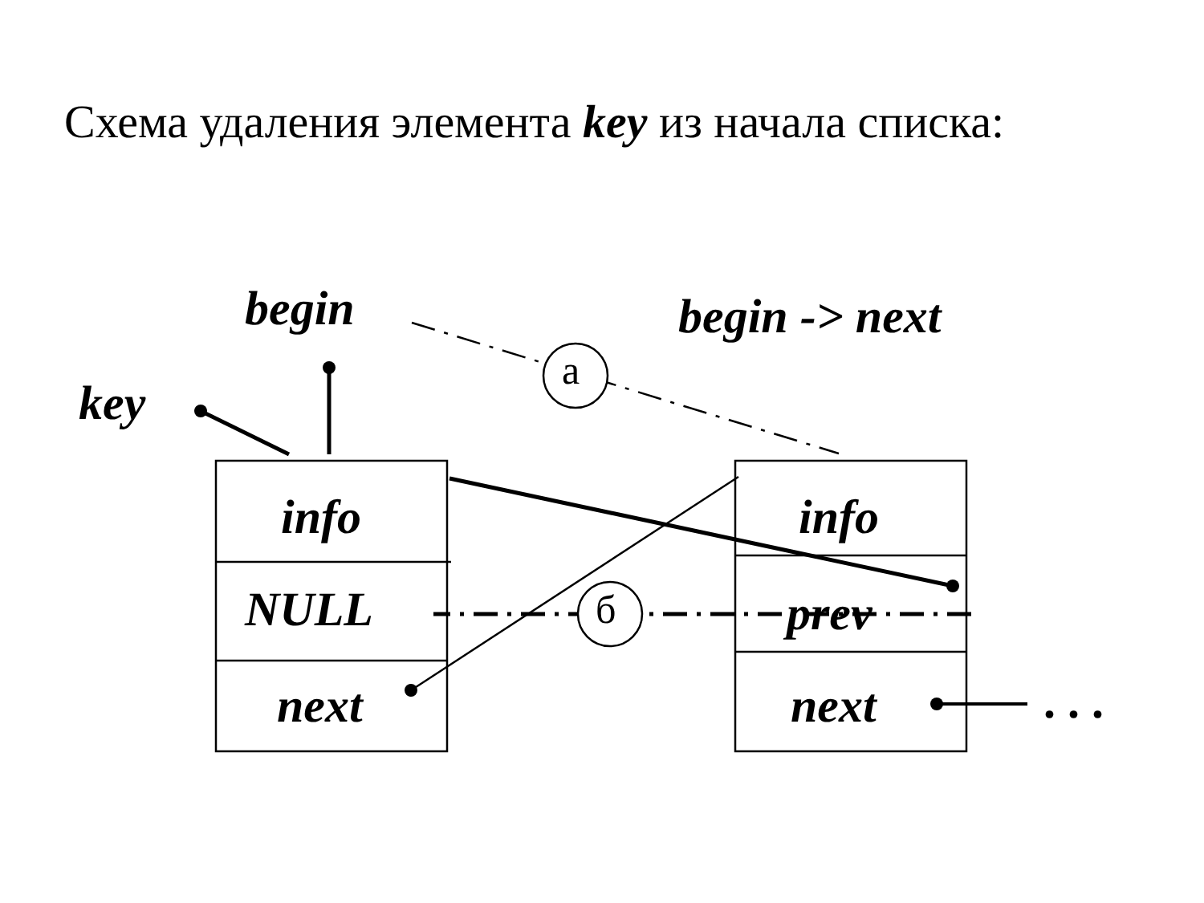Схема удаления элемента key из начала списка:
begin begin -> next
key
info
NULL
next
info
prev
next
а
б
. . .